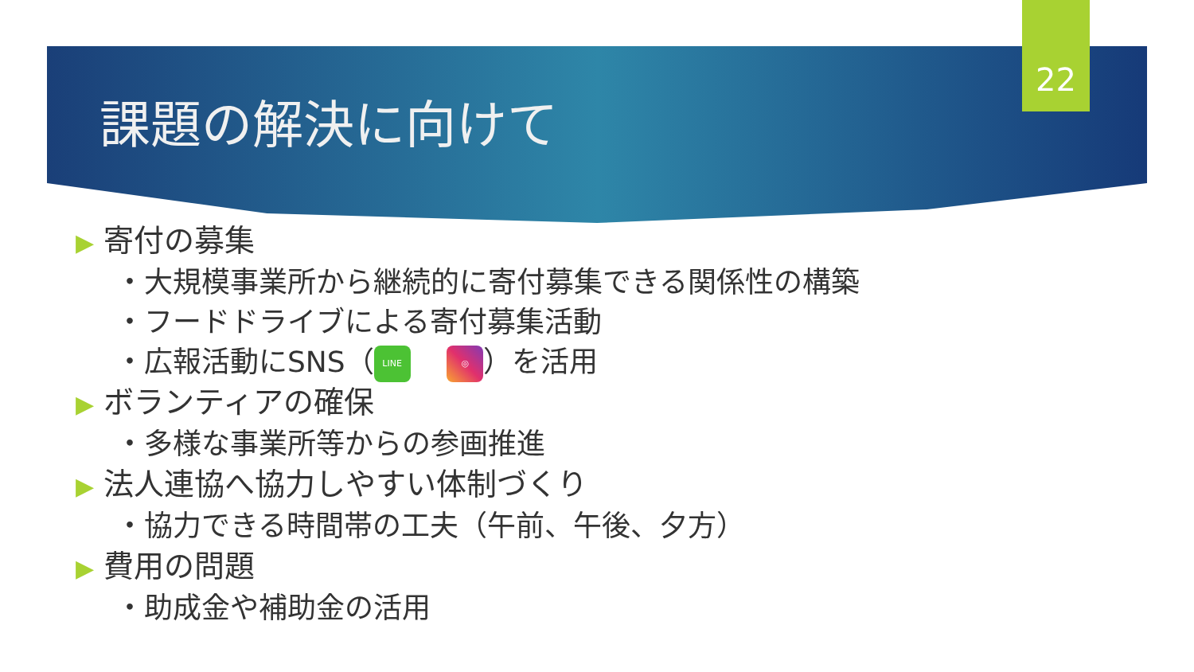22
課題の解決に向けて
▶ 寄付の募集
・大規模事業所から継続的に寄付募集できる関係性の構築
・フードドライブによる寄付募集活動
・広報活動にSNS（ LINE ◎ ）を活用
▶ ボランティアの確保
・多様な事業所等からの参画推進
▶ 法人連協へ協力しやすい体制づくり
・協力できる時間帯の工夫（午前、午後、夕方）
▶ 費用の問題
・助成金や補助金の活用